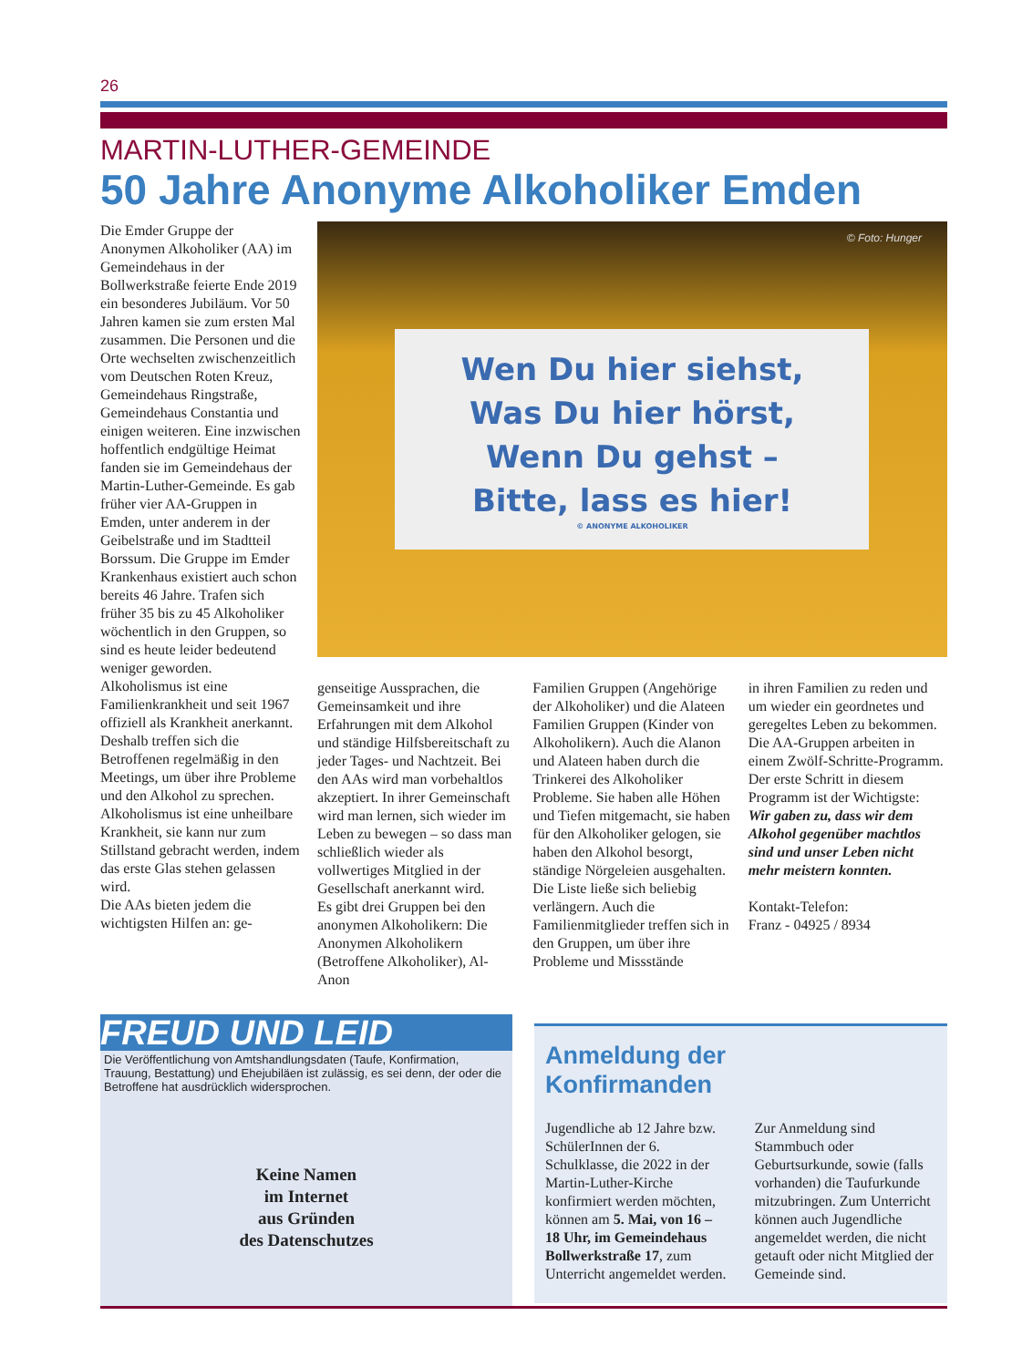26
MARTIN-LUTHER-GEMEINDE
50 Jahre Anonyme Alkoholiker Emden
Die Emder Gruppe der Anonymen Alkoholiker (AA) im Gemeindehaus in der Bollwerkstraße feierte Ende 2019 ein besonderes Jubiläum. Vor 50 Jahren kamen sie zum ersten Mal zusammen. Die Personen und die Orte wechselten zwischenzeitlich vom Deutschen Roten Kreuz, Gemeindehaus Ringstraße, Gemeindehaus Constantia und einigen weiteren. Eine inzwischen hoffentlich endgültige Heimat fanden sie im Gemeindehaus der Martin-Luther-Gemeinde. Es gab früher vier AA-Gruppen in Emden, unter anderem in der Geibelstraße und im Stadtteil Borssum. Die Gruppe im Emder Krankenhaus existiert auch schon bereits 46 Jahre. Trafen sich früher 35 bis zu 45 Alkoholiker wöchentlich in den Gruppen, so sind es heute leider bedeutend weniger geworden.
Alkoholismus ist eine Familienkrankheit und seit 1967 offiziell als Krankheit anerkannt. Deshalb treffen sich die Betroffenen regelmäßig in den Meetings, um über ihre Probleme und den Alkohol zu sprechen. Alkoholismus ist eine unheilbare Krankheit, sie kann nur zum Stillstand gebracht werden, indem das erste Glas stehen gelassen wird.
Die AAs bieten jedem die wichtigsten Hilfen an: ge-
© Foto: Hunger
Wen Du hier siehst,
Was Du hier hörst,
Wenn Du gehst –
Bitte, lass es hier!
© ANONYME ALKOHOLIKER
genseitige Aussprachen, die Gemeinsamkeit und ihre Erfahrungen mit dem Alkohol und ständige Hilfsbereitschaft zu jeder Tages- und Nachtzeit. Bei den AAs wird man vorbehaltlos akzeptiert. In ihrer Gemeinschaft wird man lernen, sich wieder im Leben zu bewegen – so dass man schließlich wieder als vollwertiges Mitglied in der Gesellschaft anerkannt wird.
Es gibt drei Gruppen bei den anonymen Alkoholikern: Die Anonymen Alkoholikern (Betroffene Alkoholiker), Al-Anon
Familien Gruppen (Angehörige der Alkoholiker) und die Alateen Familien Gruppen (Kinder von Alkoholikern). Auch die Alanon und Alateen haben durch die Trinkerei des Alkoholiker Probleme. Sie haben alle Höhen und Tiefen mitgemacht, sie haben für den Alkoholiker gelogen, sie haben den Alkohol besorgt, ständige Nörgeleien ausgehalten. Die Liste ließe sich beliebig verlängern. Auch die Familienmitglieder treffen sich in den Gruppen, um über ihre Probleme und Missstände
in ihren Familien zu reden und um wieder ein geordnetes und geregeltes Leben zu bekommen. Die AA-Gruppen arbeiten in einem Zwölf-Schritte-Programm. Der erste Schritt in diesem Programm ist der Wichtigste:
Wir gaben zu, dass wir dem Alkohol gegenüber machtlos sind und unser Leben nicht mehr meistern konnten.
Kontakt-Telefon:
Franz - 04925 / 8934
FREUD UND LEID
Die Veröffentlichung von Amtshandlungsdaten (Taufe, Konfirmation, Trauung, Bestattung) und Ehejubiläen ist zulässig, es sei denn, der oder die Betroffene hat ausdrücklich widersprochen.
Keine Namen
im Internet
aus Gründen
des Datenschutzes
Anmeldung der
Konfirmanden
Jugendliche ab 12 Jahre bzw. SchülerInnen der 6. Schulklasse, die 2022 in der Martin-Luther-Kirche konfirmiert werden möchten, können am 5. Mai, von 16 – 18 Uhr, im Gemeindehaus Bollwerkstraße 17, zum Unterricht angemeldet werden.
Zur Anmeldung sind Stammbuch oder Geburtsurkunde, sowie (falls vorhanden) die Taufurkunde mitzubringen. Zum Unterricht können auch Jugendliche angemeldet werden, die nicht getauft oder nicht Mitglied der Gemeinde sind.